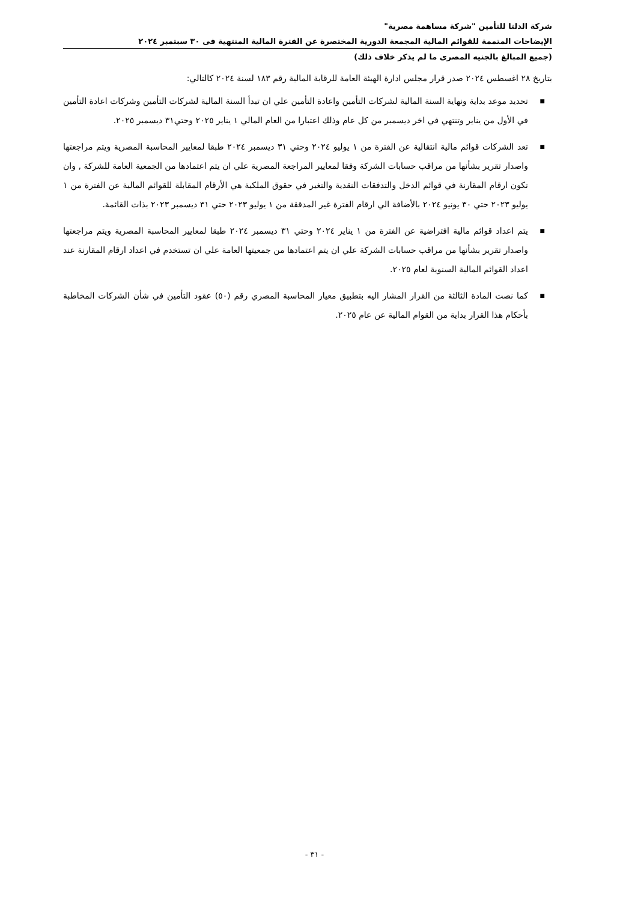شركة الدلتا للتأمين "شركة مساهمة مصرية"
الإيضاحات المتممة للقوائم المالية المجمعة الدورية المختصرة عن الفترة المالية المنتهية فى ٣٠ سبتمبر ٢٠٢٤
(جميع المبالغ بالجنيه المصرى ما لم يذكر خلاف ذلك)
بتاريخ ٢٨ اغسطس ٢٠٢٤ صدر قرار مجلس ادارة الهيئة العامة للرقابة المالية رقم ١٨٣ لسنة ٢٠٢٤ كالتالي:
■ تحديد موعد بداية ونهاية السنة المالية لشركات التأمين واعادة التأمين علي ان تبدأ السنة المالية لشركات التأمين وشركات اعادة التأمين في الأول من يناير وتنتهي في اخر ديسمبر من كل عام وذلك اعتبارا من العام المالي ١ يناير ٢٠٢٥ وحتي٣١ ديسمبر ٢٠٢٥.
■ تعد الشركات قوائم مالية انتقالية عن الفترة من ١ يوليو ٢٠٢٤ وحتي ٣١ ديسمبر ٢٠٢٤ طبقا لمعايير المحاسبة المصرية ويتم مراجعتها واصدار تقرير بشأنها من مراقب حسابات الشركة وفقا لمعايير المراجعة المصرية علي ان يتم اعتمادها من الجمعية العامة للشركة , وان تكون ارقام المقارنة في قوائم الدخل والتدفقات النقدية والتغير في حقوق الملكية هي الأرقام المقابلة للقوائم المالية عن الفترة من ١ يوليو ٢٠٢٣ حتي ٣٠ يونيو ٢٠٢٤ بالأضافة الي ارقام الفترة غير المدققة من ١ يوليو ٢٠٢٣ حتي ٣١ ديسمبر ٢٠٢٣ بذات القائمة.
■ يتم اعداد قوائم مالية افتراضية عن الفترة من ١ يناير ٢٠٢٤ وحتي ٣١ ديسمبر ٢٠٢٤ طبقا لمعايير المحاسبة المصرية ويتم مراجعتها واصدار تقرير بشأنها من مراقب حسابات الشركة علي ان يتم اعتمادها من جمعيتها العامة علي ان تستخدم في اعداد ارقام المقارنة عند اعداد القوائم المالية السنوية لعام ٢٠٢٥.
■ كما نصت المادة الثالثة من القرار المشار اليه بتطبيق معيار المحاسبة المصري رقم (٥٠) عقود التأمين في شأن الشركات المخاطبة بأحكام هذا القرار بداية من القوام المالية عن عام ٢٠٢٥.
- ٣١ -